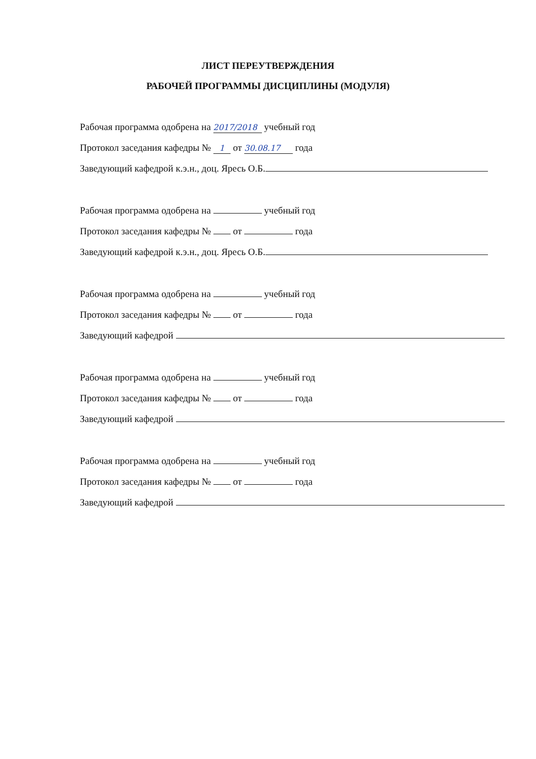ЛИСТ ПЕРЕУТВЕРЖДЕНИЯ
РАБОЧЕЙ ПРОГРАММЫ ДИСЦИПЛИНЫ (МОДУЛЯ)
Рабочая программа одобрена на 2017/2018 учебный год
Протокол заседания кафедры № 1 от 30.08.17 года
Заведующий кафедрой к.э.н., доц. Яресь О.Б.
Рабочая программа одобрена на учебный год
Протокол заседания кафедры № от года
Заведующий кафедрой к.э.н., доц. Яресь О.Б.
Рабочая программа одобрена на учебный год
Протокол заседания кафедры № от года
Заведующий кафедрой
Рабочая программа одобрена на учебный год
Протокол заседания кафедры № от года
Заведующий кафедрой
Рабочая программа одобрена на учебный год
Протокол заседания кафедры № от года
Заведующий кафедрой